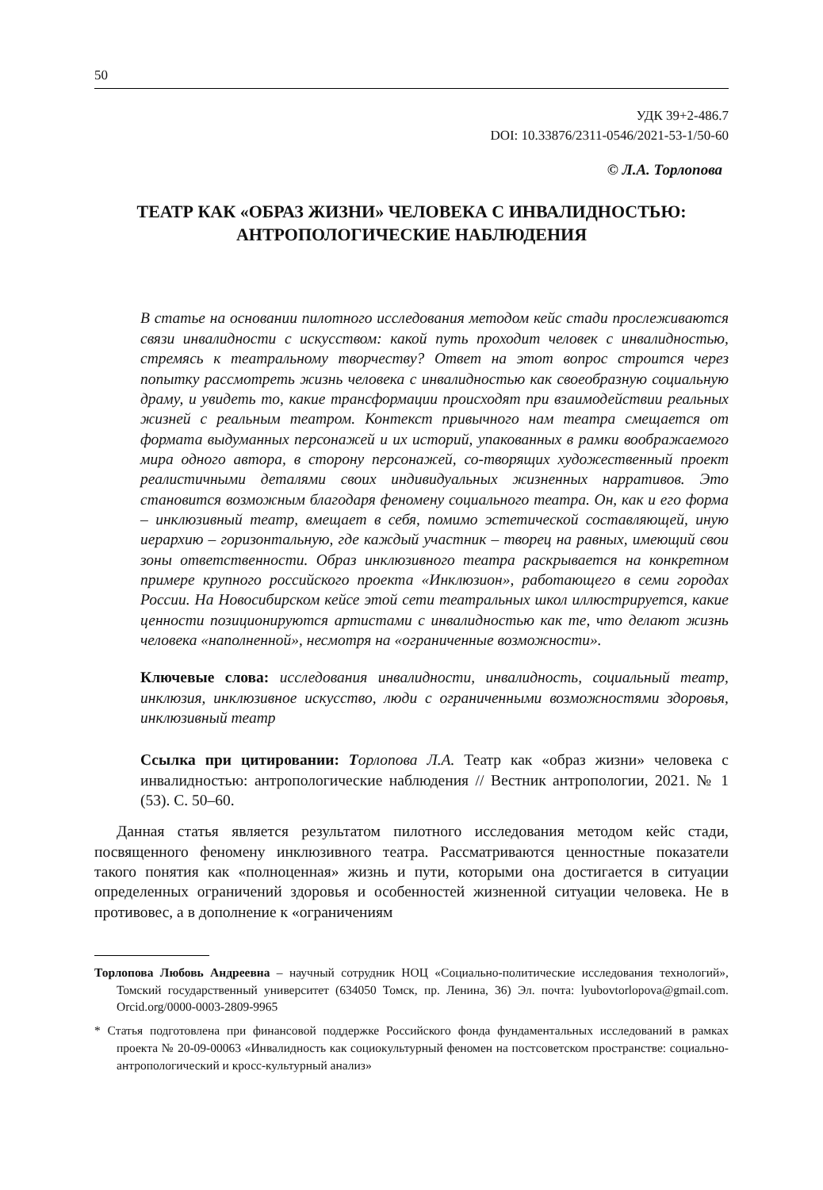50
УДК 39+2-486.7
DOI: 10.33876/2311-0546/2021-53-1/50-60
© Л.А. Торлопова
ТЕАТР КАК «ОБРАЗ ЖИЗНИ» ЧЕЛОВЕКА С ИНВАЛИДНОСТЬЮ:
АНТРОПОЛОГИЧЕСКИЕ НАБЛЮДЕНИЯ
В статье на основании пилотного исследования методом кейс стади прослеживаются связи инвалидности с искусством: какой путь проходит человек с инвалидностью, стремясь к театральному творчеству? Ответ на этот вопрос строится через попытку рассмотреть жизнь человека с инвалидностью как своеобразную социальную драму, и увидеть то, какие трансформации происходят при взаимодействии реальных жизней с реальным театром. Контекст привычного нам театра смещается от формата выдуманных персонажей и их историй, упакованных в рамки воображаемого мира одного автора, в сторону персонажей, со-творящих художественный проект реалистичными деталями своих индивидуальных жизненных нарративов. Это становится возможным благодаря феномену социального театра. Он, как и его форма – инклюзивный театр, вмещает в себя, помимо эстетической составляющей, иную иерархию – горизонтальную, где каждый участник – творец на равных, имеющий свои зоны ответственности. Образ инклюзивного театра раскрывается на конкретном примере крупного российского проекта «Инклюзион», работающего в семи городах России. На Новосибирском кейсе этой сети театральных школ иллюстрируется, какие ценности позиционируются артистами с инвалидностью как те, что делают жизнь человека «наполненной», несмотря на «ограниченные возможности».
Ключевые слова: исследования инвалидности, инвалидность, социальный театр, инклюзия, инклюзивное искусство, люди с ограниченными возможностями здоровья, инклюзивный театр
Ссылка при цитировании: Торлопова Л.А. Театр как «образ жизни» человека с инвалидностью: антропологические наблюдения // Вестник антропологии, 2021. № 1 (53). С. 50–60.
Данная статья является результатом пилотного исследования методом кейс стади, посвященного феномену инклюзивного театра. Рассматриваются ценностные показатели такого понятия как «полноценная» жизнь и пути, которыми она достигается в ситуации определенных ограничений здоровья и особенностей жизненной ситуации человека. Не в противовес, а в дополнение к «ограничениям
Торлопова Любовь Андреевна – научный сотрудник НОЦ «Социально-политические исследования технологий», Томский государственный университет (634050 Томск, пр. Ленина, 36) Эл. почта: lyubovtorlopova@gmail.com. Orcid.org/0000-0003-2809-9965
* Статья подготовлена при финансовой поддержке Российского фонда фундаментальных исследований в рамках проекта № 20-09-00063 «Инвалидность как социокультурный феномен на постсоветском пространстве: социально-антропологический и кросс-культурный анализ»